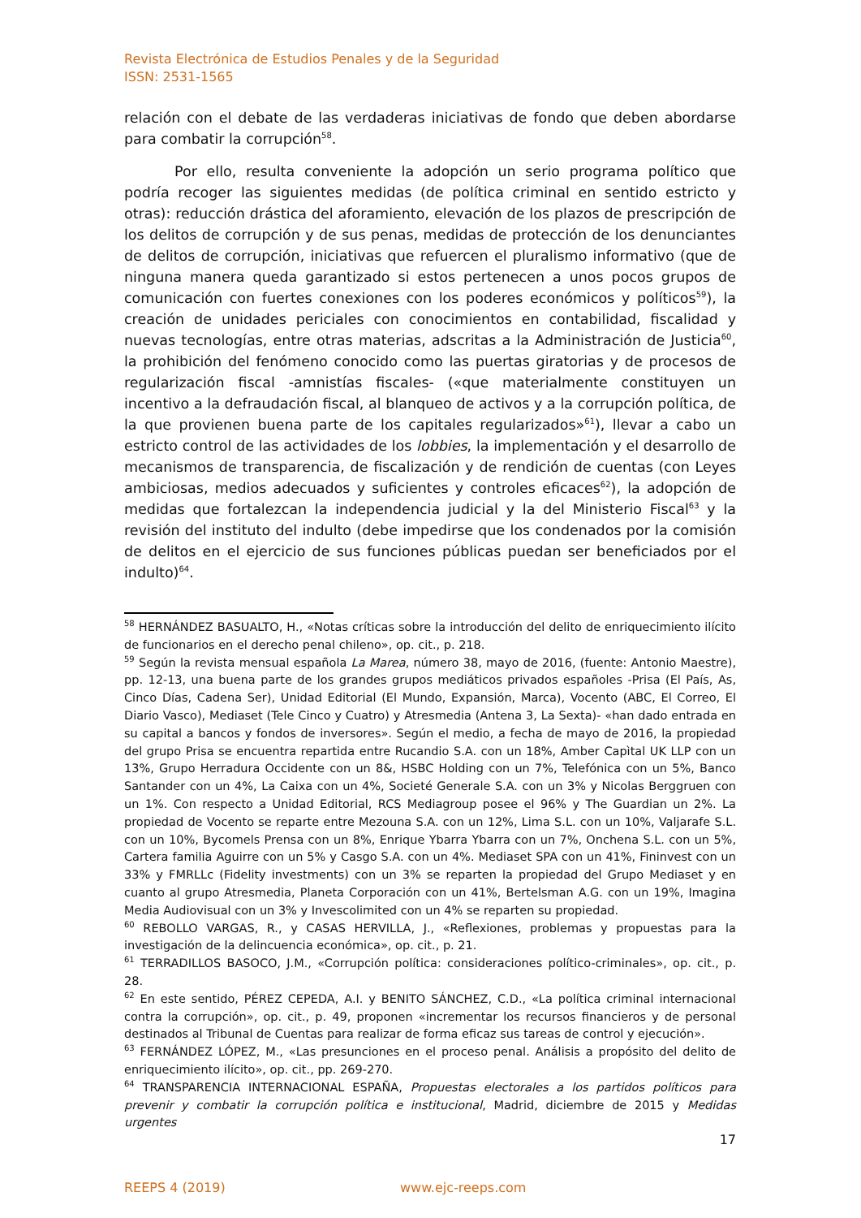Revista Electrónica de Estudios Penales y de la Seguridad
ISSN: 2531-1565
relación con el debate de las verdaderas iniciativas de fondo que deben abordarse para combatir la corrupción<sup>58</sup>.
Por ello, resulta conveniente la adopción un serio programa político que podría recoger las siguientes medidas (de política criminal en sentido estricto y otras): reducción drástica del aforamiento, elevación de los plazos de prescripción de los delitos de corrupción y de sus penas, medidas de protección de los denunciantes de delitos de corrupción, iniciativas que refuercen el pluralismo informativo (que de ninguna manera queda garantizado si estos pertenecen a unos pocos grupos de comunicación con fuertes conexiones con los poderes económicos y políticos<sup>59</sup>), la creación de unidades periciales con conocimientos en contabilidad, fiscalidad y nuevas tecnologías, entre otras materias, adscritas a la Administración de Justicia<sup>60</sup>, la prohibición del fenómeno conocido como las puertas giratorias y de procesos de regularización fiscal -amnistías fiscales- («que materialmente constituyen un incentivo a la defraudación fiscal, al blanqueo de activos y a la corrupción política, de la que provienen buena parte de los capitales regularizados»<sup>61</sup>), llevar a cabo un estricto control de las actividades de los lobbies, la implementación y el desarrollo de mecanismos de transparencia, de fiscalización y de rendición de cuentas (con Leyes ambiciosas, medios adecuados y suficientes y controles eficaces<sup>62</sup>), la adopción de medidas que fortalezcan la independencia judicial y la del Ministerio Fiscal<sup>63</sup> y la revisión del instituto del indulto (debe impedirse que los condenados por la comisión de delitos en el ejercicio de sus funciones públicas puedan ser beneficiados por el indulto)<sup>64</sup>.
<sup>58</sup> HERNÁNDEZ BASUALTO, H., «Notas críticas sobre la introducción del delito de enriquecimiento ilícito de funcionarios en el derecho penal chileno», op. cit., p. 218.
<sup>59</sup> Según la revista mensual española La Marea, número 38, mayo de 2016, (fuente: Antonio Maestre), pp. 12-13, una buena parte de los grandes grupos mediáticos privados españoles -Prisa (El País, As, Cinco Días, Cadena Ser), Unidad Editorial (El Mundo, Expansión, Marca), Vocento (ABC, El Correo, El Diario Vasco), Mediaset (Tele Cinco y Cuatro) y Atresmedia (Antena 3, La Sexta)- «han dado entrada en su capital a bancos y fondos de inversores». Según el medio, a fecha de mayo de 2016, la propiedad del grupo Prisa se encuentra repartida entre Rucandio S.A. con un 18%, Amber Capìtal UK LLP con un 13%, Grupo Herradura Occidente con un 8&, HSBC Holding con un 7%, Telefónica con un 5%, Banco Santander con un 4%, La Caixa con un 4%, Societé Generale S.A. con un 3% y Nicolas Berggruen con un 1%. Con respecto a Unidad Editorial, RCS Mediagroup posee el 96% y The Guardian un 2%. La propiedad de Vocento se reparte entre Mezouna S.A. con un 12%, Lima S.L. con un 10%, Valjarafe S.L. con un 10%, Bycomels Prensa con un 8%, Enrique Ybarra Ybarra con un 7%, Onchena S.L. con un 5%, Cartera familia Aguirre con un 5% y Casgo S.A. con un 4%. Mediaset SPA con un 41%, Fininvest con un 33% y FMRLLc (Fidelity investments) con un 3% se reparten la propiedad del Grupo Mediaset y en cuanto al grupo Atresmedia, Planeta Corporación con un 41%, Bertelsman A.G. con un 19%, Imagina Media Audiovisual con un 3% y Invescolimited con un 4% se reparten su propiedad.
<sup>60</sup> REBOLLO VARGAS, R., y CASAS HERVILLA, J., «Reflexiones, problemas y propuestas para la investigación de la delincuencia económica», op. cit., p. 21.
<sup>61</sup> TERRADILLOS BASOCO, J.M., «Corrupción política: consideraciones político-criminales», op. cit., p. 28.
<sup>62</sup> En este sentido, PÉREZ CEPEDA, A.I. y BENITO SÁNCHEZ, C.D., «La política criminal internacional contra la corrupción», op. cit., p. 49, proponen «incrementar los recursos financieros y de personal destinados al Tribunal de Cuentas para realizar de forma eficaz sus tareas de control y ejecución».
<sup>63</sup> FERNÁNDEZ LÓPEZ, M., «Las presunciones en el proceso penal. Análisis a propósito del delito de enriquecimiento ilícito», op. cit., pp. 269-270.
<sup>64</sup> TRANSPARENCIA INTERNACIONAL ESPAÑA, Propuestas electorales a los partidos políticos para prevenir y combatir la corrupción política e institucional, Madrid, diciembre de 2015 y Medidas urgentes
17
REEPS 4 (2019) www.ejc-reeps.com